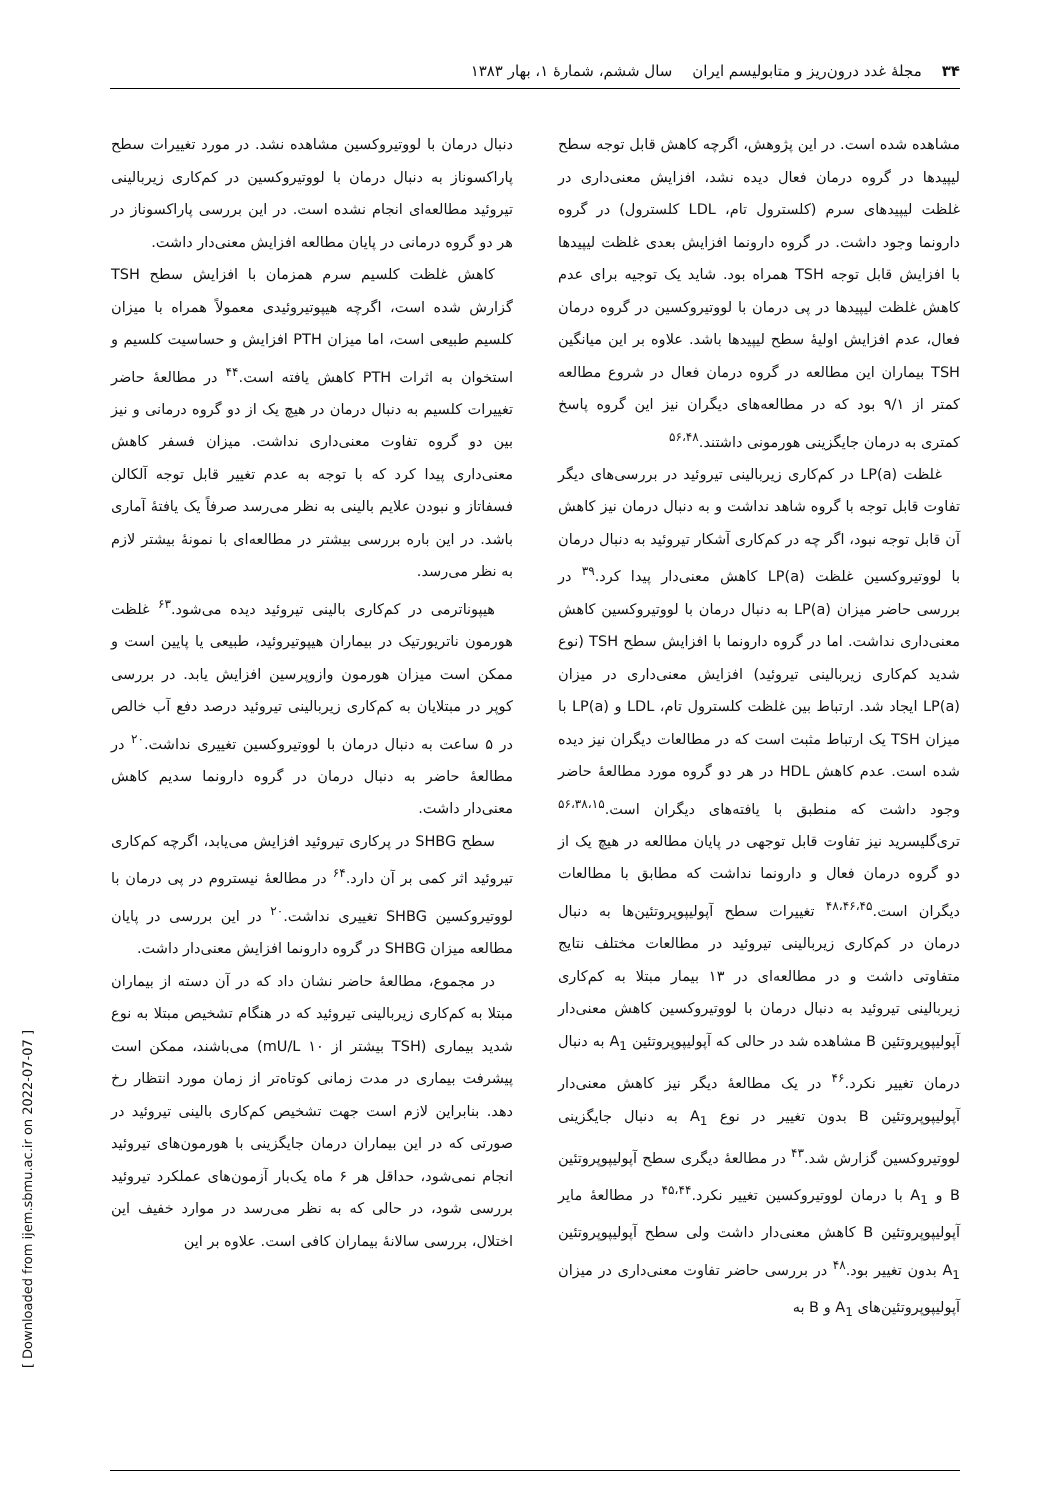۳۴ مجلهٔ غدد درون‌ریز و متابولیسم ایران سال ششم، شمارهٔ ۱، بهار ۱۳۸۳
مشاهده شده است. در این پژوهش، اگرچه کاهش قابل توجه سطح لیپیدها در گروه درمان فعال دیده نشد، افزایش معنی‌داری در غلظت لیپیدهای سرم (کلسترول تام، LDL کلسترول) در گروه دارونما وجود داشت. در گروه دارونما افزایش بعدی غلظت لیپیدها با افزایش قابل توجه TSH همراه بود. شاید یک توجیه برای عدم کاهش غلظت لیپیدها در پی درمان با لووتیروکسین در گروه درمان فعال، عدم افزایش اولیهٔ سطح لیپیدها باشد. علاوه بر این میانگین TSH بیماران این مطالعه در گروه درمان فعال در شروع مطالعه کمتر از ۹/۱ بود که در مطالعه‌های دیگران نیز این گروه پاسخ کمتری به درمان جایگزینی هورمونی داشتند.<sup>۵۶،۴۸</sup>
غلظت LP(a) در کم‌کاری زیربالینی تیروئید در بررسی‌های دیگر تفاوت قابل توجه با گروه شاهد نداشت و به دنبال درمان نیز کاهش آن قابل توجه نبود، اگر چه در کم‌کاری آشکار تیروئید به دنبال درمان با لووتیروکسین غلظت LP(a) کاهش معنی‌دار پیدا کرد.<sup>۳۹</sup> در بررسی حاضر میزان LP(a) به دنبال درمان با لووتیروکسین کاهش معنی‌داری نداشت. اما در گروه دارونما با افزایش سطح TSH (نوع شدید کم‌کاری زیربالینی تیروئید) افزایش معنی‌داری در میزان LP(a) ایجاد شد. ارتباط بین غلظت کلسترول تام، LDL و LP(a) با میزان TSH یک ارتباط مثبت است که در مطالعات دیگران نیز دیده شده است. عدم کاهش HDL در هر دو گروه مورد مطالعهٔ حاضر وجود داشت که منطبق با یافته‌های دیگران است.<sup>۵۶،۳۸،۱۵</sup> تری‌گلیسرید نیز تفاوت قابل توجهی در پایان مطالعه در هیچ یک از دو گروه درمان فعال و دارونما نداشت که مطابق با مطالعات دیگران است.<sup>۴۸،۴۶،۴۵</sup> تغییرات سطح آپولیپوپروتئین‌ها به دنبال درمان در کم‌کاری زیربالینی تیروئید در مطالعات مختلف نتایج متفاوتی داشت و در مطالعه‌ای در ۱۳ بیمار مبتلا به کم‌کاری زیربالینی تیروئید به دنبال درمان با لووتیروکسین کاهش معنی‌دار آپولیپوپروتئین B مشاهده شد در حالی که آپولیپوپروتئین A<sub>1</sub> به دنبال درمان تغییر نکرد.<sup>۴۶</sup> در یک مطالعهٔ دیگر نیز کاهش معنی‌دار آپولیپوپروتئین B بدون تغییر در نوع A<sub>1</sub> به دنبال جایگزینی لووتیروکسین گزارش شد.<sup>۴۳</sup> در مطالعهٔ دیگری سطح آپولیپوپروتئین B و A<sub>1</sub> با درمان لووتیروکسین تغییر نکرد.<sup>۴۵،۴۴</sup> در مطالعهٔ مایر آپولیپوپروتئین B کاهش معنی‌دار داشت ولی سطح آپولیپوپروتئین A<sub>1</sub> بدون تغییر بود.<sup>۴۸</sup> در بررسی حاضر تفاوت معنی‌داری در میزان آپولیپوپروتئین‌های A<sub>1</sub> و B به
دنبال درمان با لووتیروکسین مشاهده نشد. در مورد تغییرات سطح پاراکسوناز به دنبال درمان با لووتیروکسین در کم‌کاری زیربالینی تیروئید مطالعه‌ای انجام نشده است. در این بررسی پاراکسوناز در هر دو گروه درمانی در پایان مطالعه افزایش معنی‌دار داشت.
کاهش غلظت کلسیم سرم همزمان با افزایش سطح TSH گزارش شده است، اگرچه هیپوتیروئیدی معمولاً همراه با میزان کلسیم طبیعی است، اما میزان PTH افزایش و حساسیت کلسیم و استخوان به اثرات PTH کاهش یافته است.<sup>۴۴</sup> در مطالعهٔ حاضر تغییرات کلسیم به دنبال درمان در هیچ یک از دو گروه درمانی و نیز بین دو گروه تفاوت معنی‌داری نداشت. میزان فسفر کاهش معنی‌داری پیدا کرد که با توجه به عدم تغییر قابل توجه آلکالن فسفاتاز و نبودن علایم بالینی به نظر می‌رسد صرفاً یک یافتهٔ آماری باشد. در این باره بررسی بیشتر در مطالعه‌ای با نمونهٔ بیشتر لازم به نظر می‌رسد.
هیپوناترمی در کم‌کاری بالینی تیروئید دیده می‌شود.<sup>۶۳</sup> غلظت هورمون ناتریورتیک در بیماران هیپوتیروئید، طبیعی یا پایین است و ممکن است میزان هورمون وازوپرسین افزایش یابد. در بررسی کوپر در مبتلایان به کم‌کاری زیربالینی تیروئید درصد دفع آب خالص در ۵ ساعت به دنبال درمان با لووتیروکسین تغییری نداشت.<sup>۲۰</sup> در مطالعهٔ حاضر به دنبال درمان در گروه دارونما سدیم کاهش معنی‌دار داشت.
سطح SHBG در پرکاری تیروئید افزایش می‌یابد، اگرچه کم‌کاری تیروئید اثر کمی بر آن دارد.<sup>۶۴</sup> در مطالعهٔ نیستروم در پی درمان با لووتیروکسین SHBG تغییری نداشت.<sup>۲۰</sup> در این بررسی در پایان مطالعه میزان SHBG در گروه دارونما افزایش معنی‌دار داشت.
در مجموع، مطالعهٔ حاضر نشان داد که در آن دسته از بیماران مبتلا به کم‌کاری زیربالینی تیروئید که در هنگام تشخیص مبتلا به نوع شدید بیماری (TSH بیشتر از mU/L ۱۰) می‌باشند، ممکن است پیشرفت بیماری در مدت زمانی کوتاه‌تر از زمان مورد انتظار رخ دهد. بنابراین لازم است جهت تشخیص کم‌کاری بالینی تیروئید در صورتی که در این بیماران درمان جایگزینی با هورمون‌های تیروئید انجام نمی‌شود، حداقل هر ۶ ماه یک‌بار آزمون‌های عملکرد تیروئید بررسی شود، در حالی که به نظر می‌رسد در موارد خفیف این اختلال، بررسی سالانهٔ بیماران کافی است. علاوه بر این
[ Downloaded from ijem.sbmu.ac.ir on 2022-07-07 ]